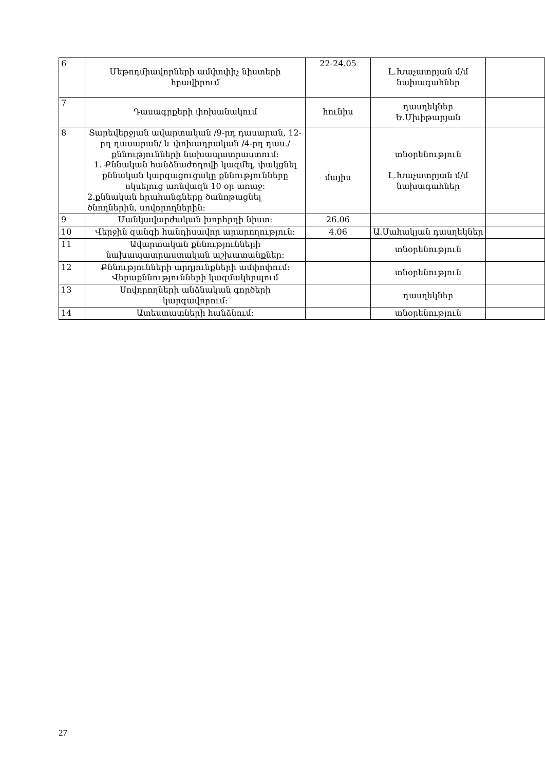| 6 | Մեթոդմիավորների ամփոփիչ նիստերի հրավիրում | 22-24.05 | Լ.Խաչատրյան մ/մ նախագահներ | |
| 7 | Դասագրքերի փոխանակում | հունիս | դասղեկներ Ե.Մխիթարյան | |
| 8 | Տարեվերջյան ավարտական /9-րդ դասարան, 12-րդ դասարան/ և փոխադրական /4-րդ դաս./ քննությունների նախապատրաստում: 1. Քննական հանձնաժողովի կազմել, փակցնել քննական կարգացուցակը քննությունները սկսելուց առնվազն 10 օր առաջ: 2.քննական հրահանգները ծանոթացնել ծնողներին, սովորողներին: | մայիս | տնօրենություն Լ.Խաչատրյան մ/մ նախագահներ | |
| 9 | Մանկավարժական խորհրդի նիստ: | 26.06 | | |
| 10 | Վերջին զանգի հանդիսավոր արարողություն: | 4.06 | Ա.Սահակյան դասղեկներ | |
| 11 | Ավարտական քննությունների նախապատրաստական աշխատանքներ: | | տնօրենություն | |
| 12 | Քննությունների արդյունքների ամփոփում: Վերաքննությունների կազմակերպում | | տնօրենություն | |
| 13 | Սովորողների անձնական գործերի կարգավորում: | | դասղեկներ | |
| 14 | Ատեստատների հանձնում: | | տնօրենություն | |
27